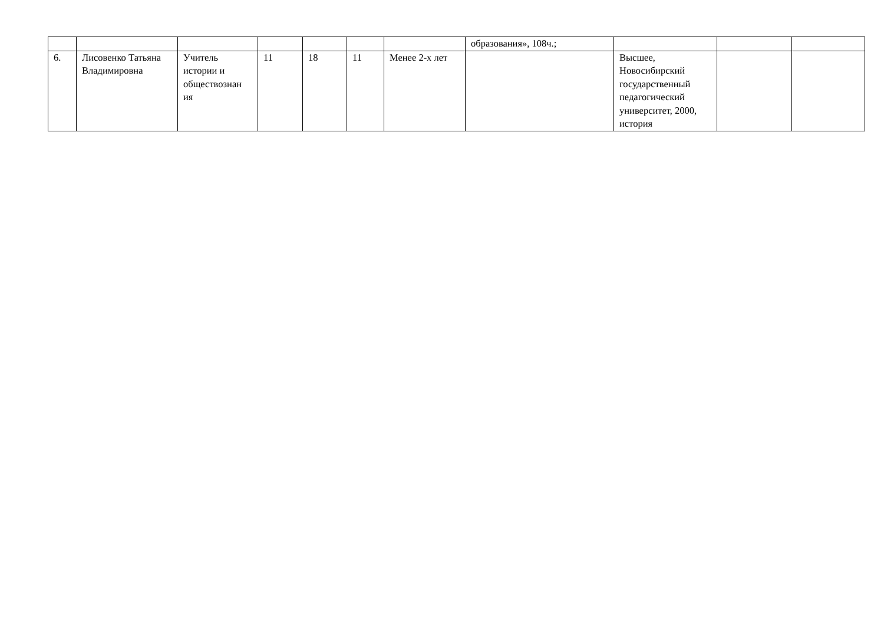| | | | | | | | образования», 108ч.; | | | |
| 6. | Лисовенко Татьяна Владимировна | Учитель истории и обществознан ия | 11 | 18 | 11 | Менее 2-х лет | | Высшее, Новосибирский государственный педагогический университет, 2000, история | | |